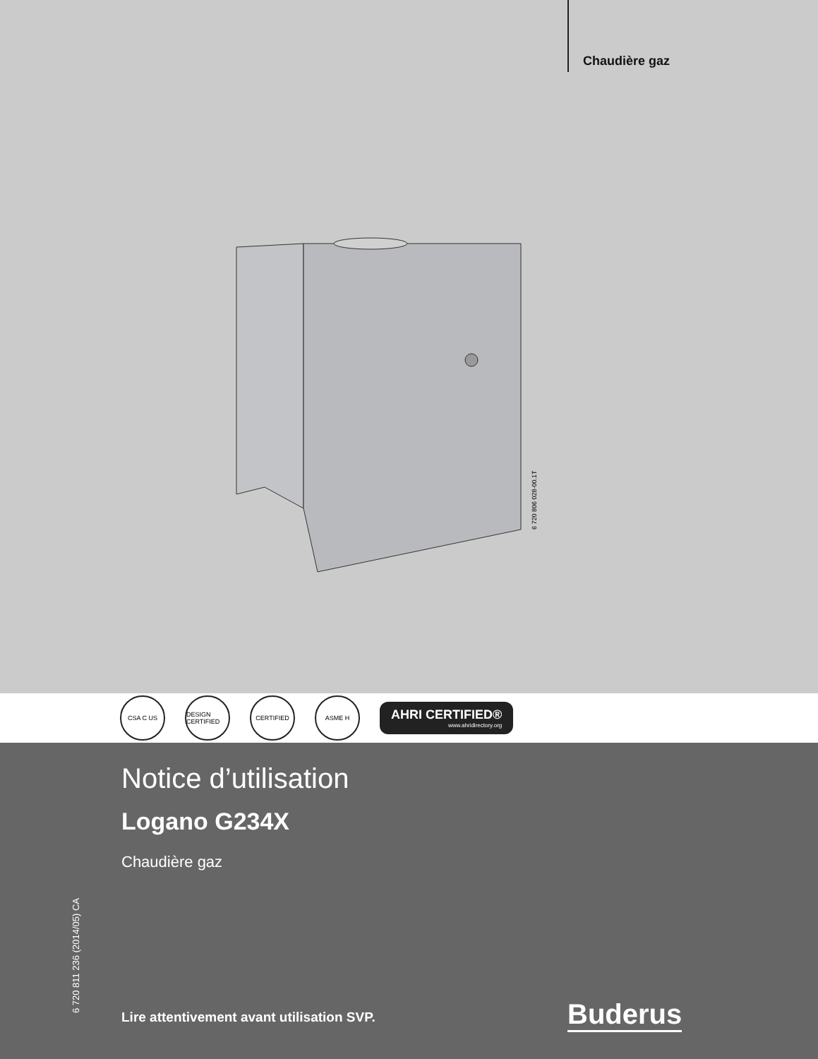Chaudière gaz
6 720 806 028-00.1T
CSA C US
DESIGN CERTIFIED
CERTIFIED ASME H
AHRI CERTIFIED®
www.ahridirectory.org
Notice d’utilisation
Logano G234X
Chaudière gaz
6 720 811 236 (2014/05) CA
Lire attentivement avant utilisation SVP.
Buderus